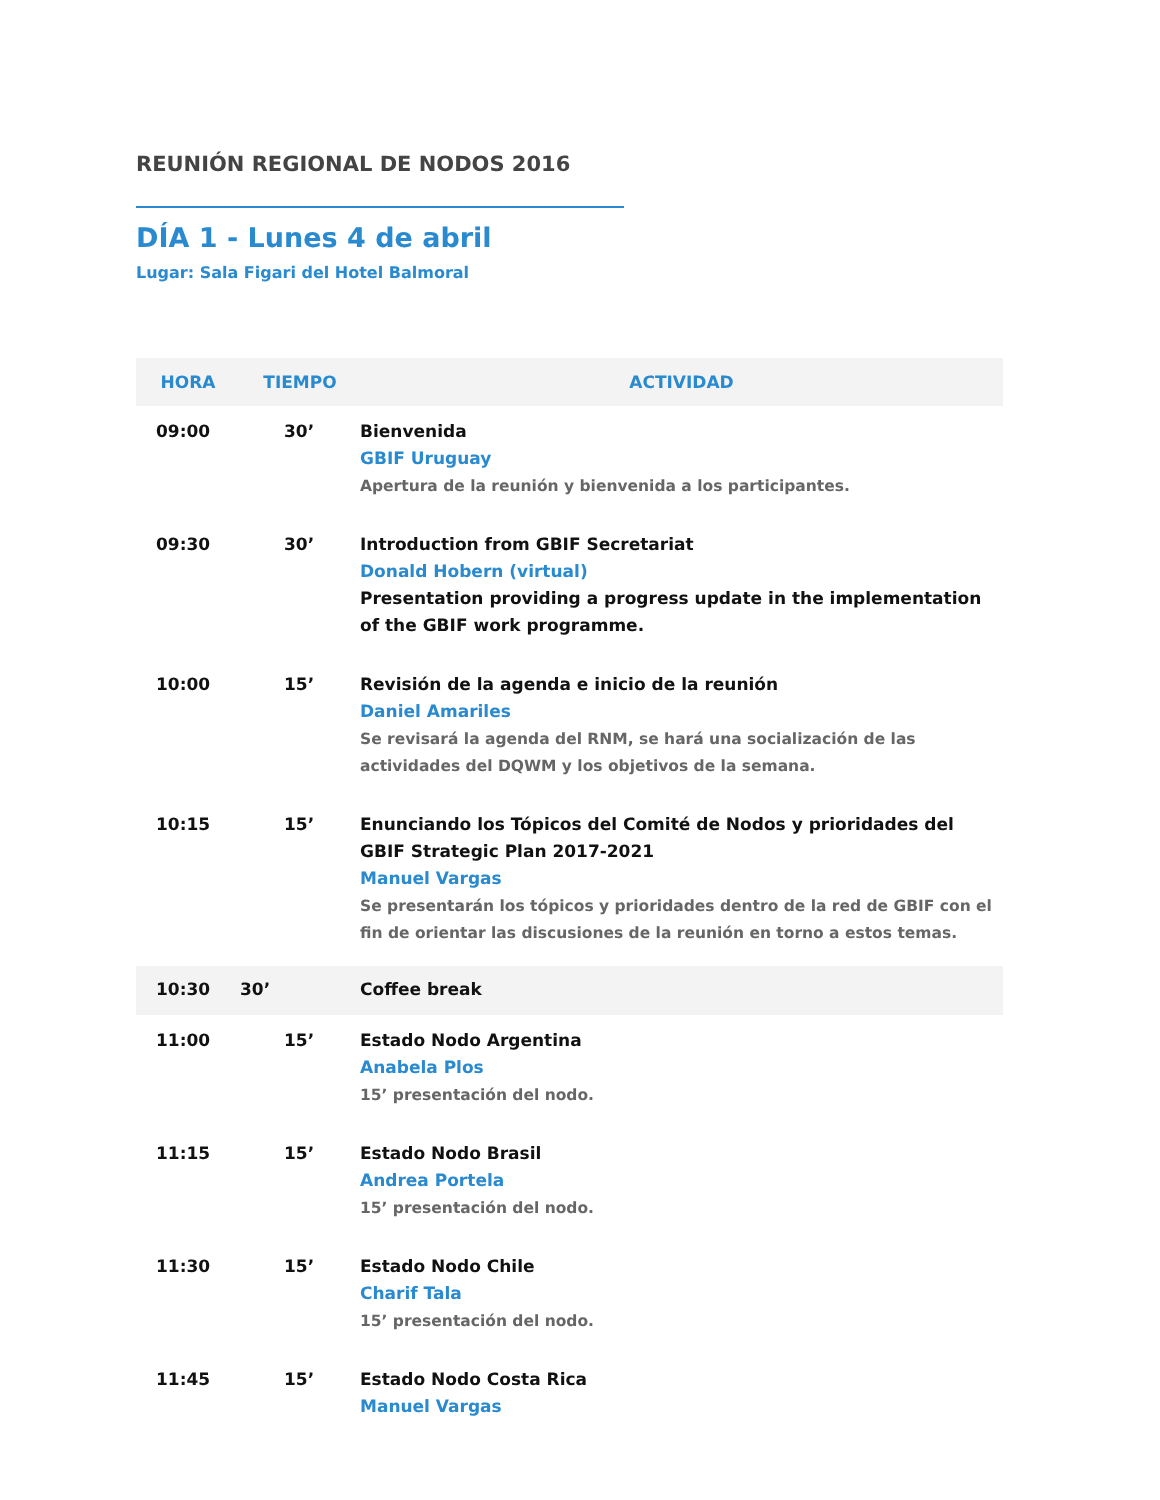REUNIÓN REGIONAL DE NODOS 2016
DÍA 1 - Lunes 4 de abril
Lugar: Sala Figari del Hotel Balmoral
| HORA | TIEMPO | ACTIVIDAD |
| --- | --- | --- |
| 09:00 | 30’ | Bienvenida GBIF Uruguay Apertura de la reunión y bienvenida a los participantes. |
| 09:30 | 30’ | Introduction from GBIF Secretariat Donald Hobern (virtual) Presentation providing a progress update in the implementation of the GBIF work programme. |
| 10:00 | 15’ | Revisión de la agenda e inicio de la reunión Daniel Amariles Se revisará la agenda del RNM, se hará una socialización de las actividades del DQWM y los objetivos de la semana. |
| 10:15 | 15’ | Enunciando los Tópicos del Comité de Nodos y prioridades del GBIF Strategic Plan 2017-2021 Manuel Vargas Se presentarán los tópicos y prioridades dentro de la red de GBIF con el fin de orientar las discusiones de la reunión en torno a estos temas. |
| 10:30 | 30’ | Coffee break |
| 11:00 | 15’ | Estado Nodo Argentina Anabela Plos 15’ presentación del nodo. |
| 11:15 | 15’ | Estado Nodo Brasil Andrea Portela 15’ presentación del nodo. |
| 11:30 | 15’ | Estado Nodo Chile Charif Tala 15’ presentación del nodo. |
| 11:45 | 15’ | Estado Nodo Costa Rica Manuel Vargas |